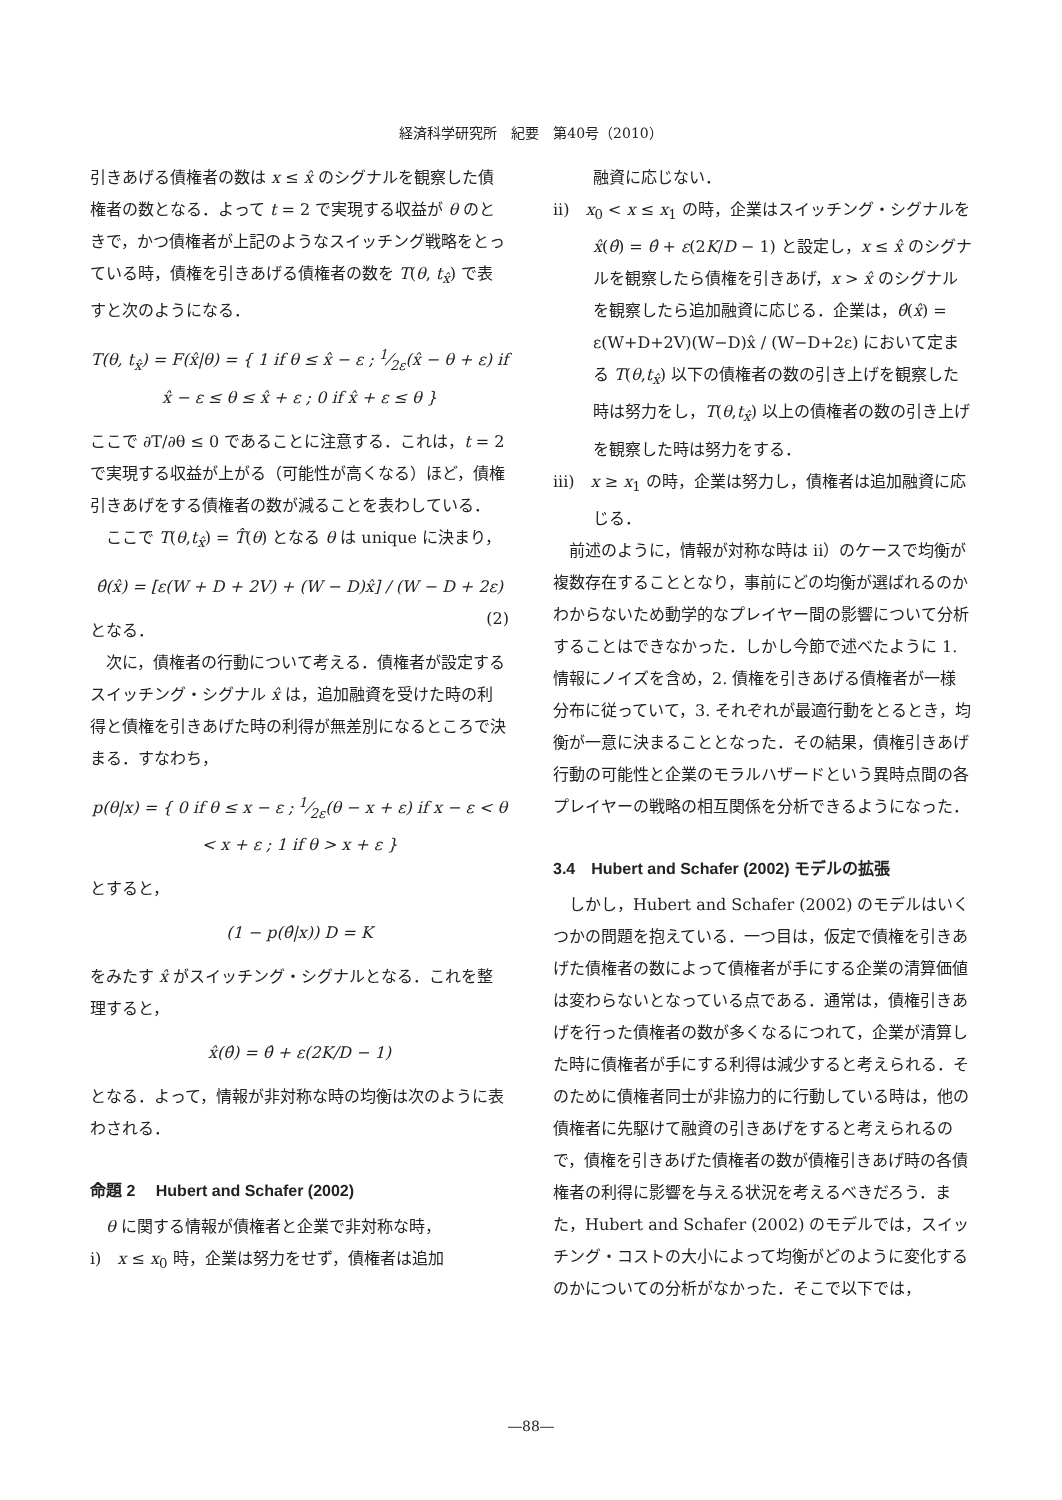経済科学研究所　紀要　第40号（2010）
引きあげる債権者の数は x ≤ x̂ のシグナルを観察した債権者の数となる．よって t = 2 で実現する収益が θ のときで，かつ債権者が上記のようなスイッチング戦略をとっている時，債権を引きあげる債権者の数を T(θ, t<sub>x̂</sub>) で表すと次のようになる．
T(θ, t<sub>x̂</sub>) = F(x̂|θ) = { 1 if θ ≤ x̂ − ε ; 1⁄2ε(x̂ − θ + ε) if x̂ − ε ≤ θ ≤ x̂ + ε ; 0 if x̂ + ε ≤ θ }
ここで ∂T/∂θ ≤ 0 であることに注意する．これは，t = 2 で実現する収益が上がる（可能性が高くなる）ほど，債権引きあげをする債権者の数が減ることを表わしている．
ここで T(θ,t<sub>x̂</sub>) = T̂(θ) となる θ は unique に決まり，
θ̂(x̂) = [ε(W + D + 2V) + (W − D)x̂] / (W − D + 2ε) (2)
となる．
次に，債権者の行動について考える．債権者が設定するスイッチング・シグナル x̂ は，追加融資を受けた時の利得と債権を引きあげた時の利得が無差別になるところで決まる．すなわち，
p(θ|x) = { 0 if θ ≤ x − ε ; 1⁄2ε(θ − x + ε) if x − ε < θ < x + ε ; 1 if θ > x + ε }
とすると，
(1 − p(θ̂|x)) D = K
をみたす x̂ がスイッチング・シグナルとなる．これを整理すると，
x̂(θ̂) = θ̂ + ε(2K/D − 1)
となる．よって，情報が非対称な時の均衡は次のように表わされる．
命題 2　 Hubert and Schafer (2002)
θ に関する情報が債権者と企業で非対称な時，
i)　x ≤ x<sub>0</sub> 時，企業は努力をせず，債権者は追加
融資に応じない．
ii)　x<sub>0</sub> < x ≤ x<sub>1</sub> の時，企業はスイッチング・シグナルを x̂(θ̂) = θ̂ + ε(2K/D − 1) と設定し，x ≤ x̂ のシグナルを観察したら債権を引きあげ，x > x̂ のシグナルを観察したら追加融資に応じる．企業は，θ̂(x̂) = ε(W+D+2V)(W−D)x̂ / (W−D+2ε) において定まる T(θ,t<sub>x̂</sub>) 以下の債権者の数の引き上げを観察した時は努力をし，T(θ,t<sub>x̂</sub>) 以上の債権者の数の引き上げを観察した時は努力をする．
iii)　x ≥ x<sub>1</sub> の時，企業は努力し，債権者は追加融資に応じる．
前述のように，情報が対称な時は ii）のケースで均衡が複数存在することとなり，事前にどの均衡が選ばれるのかわからないため動学的なプレイヤー間の影響について分析することはできなかった．しかし今節で述べたように 1. 情報にノイズを含め，2. 債権を引きあげる債権者が一様分布に従っていて，3. それぞれが最適行動をとるとき，均衡が一意に決まることとなった．その結果，債権引きあげ行動の可能性と企業のモラルハザードという異時点間の各プレイヤーの戦略の相互関係を分析できるようになった．
3.4　Hubert and Schafer (2002) モデルの拡張
しかし，Hubert and Schafer (2002) のモデルはいくつかの問題を抱えている．一つ目は，仮定で債権を引きあげた債権者の数によって債権者が手にする企業の清算価値は変わらないとなっている点である．通常は，債権引きあげを行った債権者の数が多くなるにつれて，企業が清算した時に債権者が手にする利得は減少すると考えられる．そのために債権者同士が非協力的に行動している時は，他の債権者に先駆けて融資の引きあげをすると考えられるので，債権を引きあげた債権者の数が債権引きあげ時の各債権者の利得に影響を与える状況を考えるべきだろう．また，Hubert and Schafer (2002) のモデルでは，スイッチング・コストの大小によって均衡がどのように変化するのかについての分析がなかった．そこで以下では，
―88―